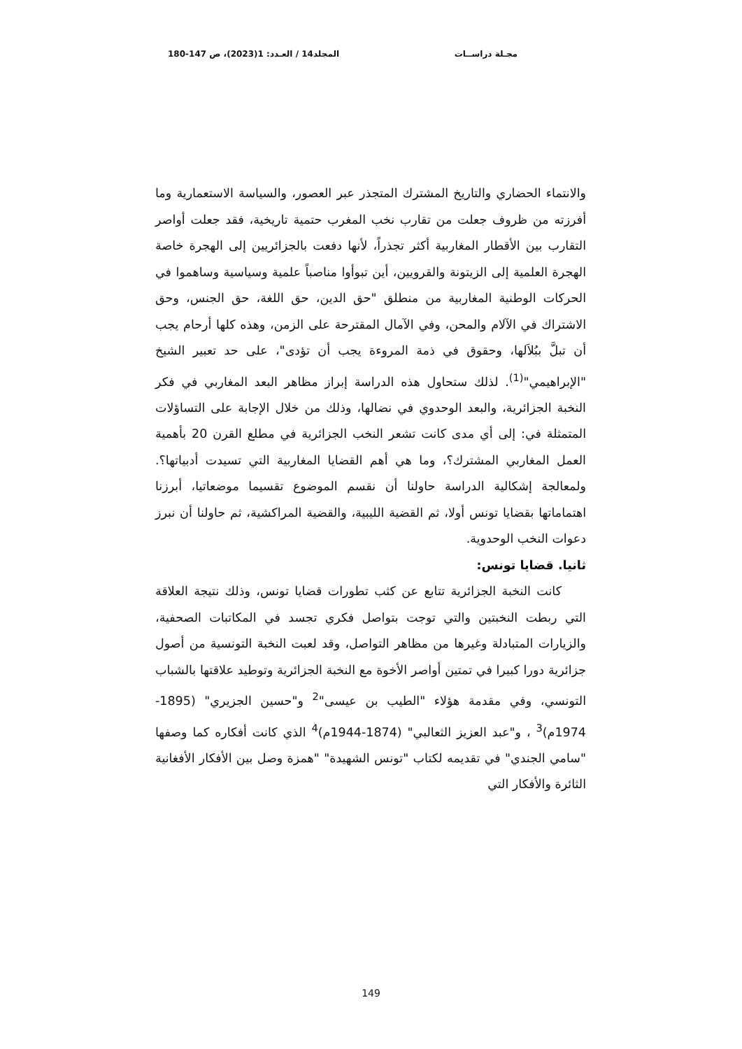مجـلة دراســات المجلد14 / العـدد: 1(2023)، ص 147-180
والانتماء الحضاري والتاريخ المشترك المتجذر عبر العصور، والسياسة الاستعمارية وما أفرزته من ظروف جعلت من تقارب نخب المغرب حتمية تاريخية، فقد جعلت أواصر التقارب بين الأقطار المغاربية أكثر تجذراً، لأنها دفعت بالجزائريين إلى الهجرة خاصة الهجرة العلمية إلى الزيتونة والقرويين، أين تبوأوا مناصباً علمية وسياسية وساهموا في الحركات الوطنية المغاربية من منطلق "حق الدين، حق اللغة، حق الجنس، وحق الاشتراك في الآلام والمحن، وفي الآمال المقترحة على الزمن، وهذه كلها أرحام يجب أن تبلَّ ببُلاَلها، وحقوق في ذمة المروءة يجب أن تؤدى"، على حد تعبير الشيخ "الإبراهيمي"<sup>(1)</sup>. لذلك ستحاول هذه الدراسة إبراز مظاهر البعد المغاربي في فكر النخبة الجزائرية، والبعد الوحدوي في نضالها، وذلك من خلال الإجابة على التساؤلات المتمثلة في: إلى أي مدى كانت تشعر النخب الجزائرية في مطلع القرن 20 بأهمية العمل المغاربي المشترك؟، وما هي أهم القضايا المغاربية التي تسيدت أدبياتها؟. ولمعالجة إشكالية الدراسة حاولنا أن نقسم الموضوع تقسيما موضعاتيا، أبرزنا اهتماماتها بقضايا تونس أولا، ثم القضية الليبية، والقضية المراكشية، ثم حاولنا أن نبرز دعوات النخب الوحدوية.
ثانيا. قضايا تونس:
كانت النخبة الجزائرية تتابع عن كثب تطورات قضايا تونس، وذلك نتيجة العلاقة التي ربطت النخبتين والتي توجت بتواصل فكري تجسد في المكاتبات الصحفية، والزيارات المتبادلة وغيرها من مظاهر التواصل، وقد لعبت النخبة التونسية من أصول جزائرية دورا كبيرا في تمتين أواصر الأخوة مع النخبة الجزائرية وتوطيد علاقتها بالشباب التونسي، وفي مقدمة هؤلاء "الطيب بن عيسى"<sup>2</sup> و"حسين الجزيري" (1895- 1974م)<sup>3</sup> ، و"عبد العزيز الثعالبي" (1874-1944م)<sup>4</sup> الذي كانت أفكاره كما وصفها "سامي الجندي" في تقديمه لكتاب "تونس الشهيدة" "همزة وصل بين الأفكار الأفغانية الثائرة والأفكار التي
149